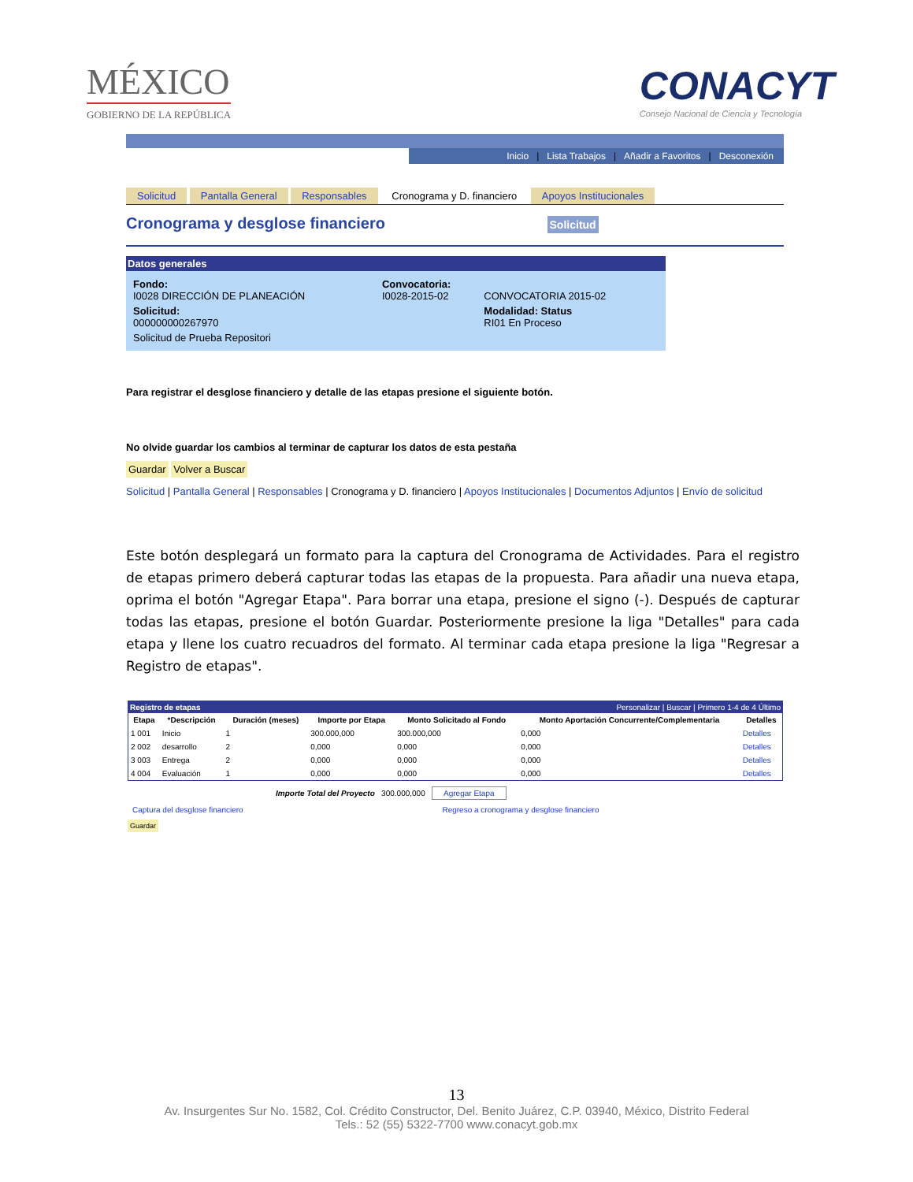MÉXICO
GOBIERNO DE LA REPÚBLICA
CONACYT
Consejo Nacional de Ciencia y Tecnología
Inicio | Lista Trabajos | Añadir a Favoritos | Desconexión
Solicitud Pantalla General Responsables Cronograma y D. financiero Apoyos Institucionales
Cronograma y desglose financiero Solicitud
Datos generales
| Fondo: I0028 DIRECCIÓN DE PLANEACIÓN | Convocatoria: I0028-2015-02 | CONVOCATORIA 2015-02 |
| Solicitud: 000000000267970 | | Modalidad: Status RI01 En Proceso |
| Solicitud de Prueba Repositori | | |
Para registrar el desglose financiero y detalle de las etapas presione el siguiente botón.
No olvide guardar los cambios al terminar de capturar los datos de esta pestaña
Guardar Volver a Buscar
Solicitud | Pantalla General | Responsables | Cronograma y D. financiero | Apoyos Institucionales | Documentos Adjuntos | Envío de solicitud
Este botón desplegará un formato para la captura del Cronograma de Actividades. Para el registro de etapas primero deberá capturar todas las etapas de la propuesta. Para añadir una nueva etapa, oprima el botón "Agregar Etapa". Para borrar una etapa, presione el signo (-). Después de capturar todas las etapas, presione el botón Guardar. Posteriormente presione la liga "Detalles" para cada etapa y llene los cuatro recuadros del formato. Al terminar cada etapa presione la liga "Regresar a Registro de etapas".
Registro de etapas Personalizar | Buscar | Primero 1-4 de 4 Último
| Etapa | *Descripción | Duración (meses) | Importe por Etapa | Monto Solicitado al Fondo | Monto Aportación Concurrente/Complementaria | Detalles |
| --- | --- | --- | --- | --- | --- | --- |
| 1 001 | Inicio | 1 | 300.000,000 | 300.000,000 | 0,000 | Detalles |
| 2 002 | desarrollo | 2 | 0,000 | 0,000 | 0,000 | Detalles |
| 3 003 | Entrega | 2 | 0,000 | 0,000 | 0,000 | Detalles |
| 4 004 | Evaluación | 1 | 0,000 | 0,000 | 0,000 | Detalles |
Importe Total del Proyecto 300.000,000 Agregar Etapa
Captura del desglose financiero Regreso a cronograma y desglose financiero
Guardar
13
Av. Insurgentes Sur No. 1582, Col. Crédito Constructor, Del. Benito Juárez, C.P. 03940, México, Distrito Federal
Tels.: 52 (55) 5322-7700 www.conacyt.gob.mx